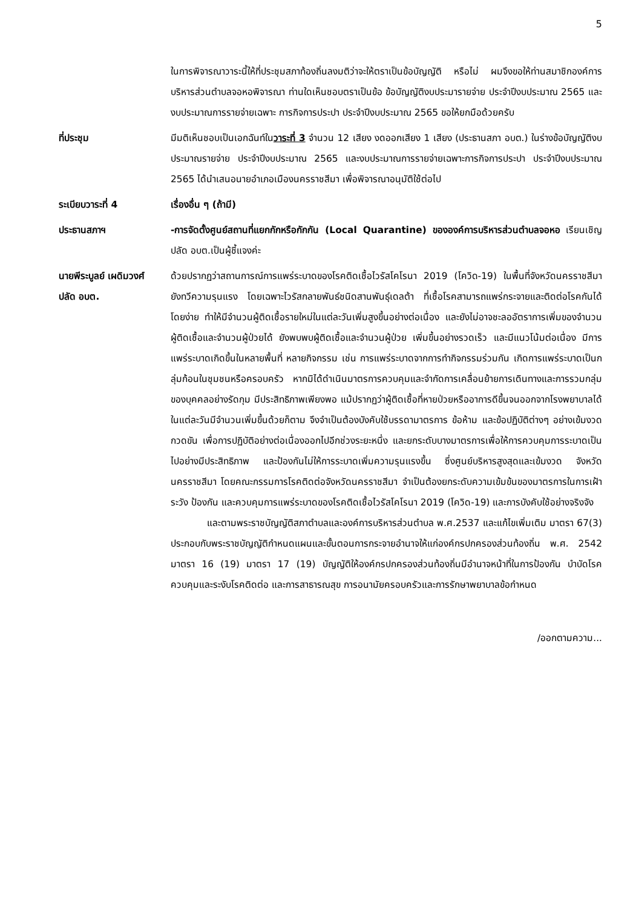5
ในการพิจารณาวาระนี้ให้ที่ประชุมสภาท้องถิ่นลงมติว่าจะให้ตราเป็นข้อบัญญัติ หรือไม่ ผมจึงขอให้ท่านสมาชิกองค์การบริหารส่วนตำบลจอหอพิจารณา ท่านใดเห็นชอบตราเป็นข้อ ข้อบัญญัติงบประมารายจ่าย ประจำปีงบประมาณ 2565 และงบประมาณการรายจ่ายเฉพาะ การกิจการประปา ประจำปีงบประมาณ 2565 ขอให้ยกมือด้วยครับ
ที่ประชุม มีมติเห็นชอบเป็นเอกฉันท์ในวาระที่ 3 จำนวน 12 เสียง งดออกเสียง 1 เสียง (ประธานสภา อบต.) ในร่างข้อบัญญัติงบประมาณรายจ่าย ประจำปีงบประมาณ 2565 และงบประมาณการรายจ่ายเฉพาะการกิจการประปา ประจำปีงบประมาณ 2565 ได้นำเสนอนายอำเภอเมืองนครราชสีมา เพื่อพิจารณาอนุมัติใช้ต่อไป
ระเบียบวาระที่ 4 เรื่องอื่น ๆ (ถ้ามี)
ประธานสภาฯ -การจัดตั้งศูนย์สถานที่แยกกักหรือกักกัน (Local Quarantine) ขององค์การบริหารส่วนตำบลจอหอ เรียนเชิญปลัด อบต.เป็นผู้ชี้แจงค่ะ
นายพีระบูลย์ เผดิมวงศ์
ปลัด อบต.
ด้วยปรากฏว่าสถานการณ์การแพร่ระบาดของโรคติดเชื้อไวรัสโคโรนา 2019 (โควิด-19) ในพื้นที่จังหวัดนครราชสีมา ยังทวีความรุนแรง โดยเฉพาะไวรัสกลายพันธ์ชนิดสานพันธุ์เดลต้า ที่เชื้อโรคสามารถแพร่กระจายและติดต่อโรคกันได้โดยง่าย ทำให้มีจำนวนผู้ติดเชื้อรายใหม่ในแต่ละวันเพิ่มสูงขึ้นอย่างต่อเนื่อง และยังไม่อาจชะลออัตราการเพิ่มของจำนวนผู้ติดเชื้อและจำนวนผู้ป่วยได้ ยังพบพบผู้ติดเชื้อและจำนวนผู้ป่วย เพิ่มขึ้นอย่างรวดเร็ว และมีแนวโน้มต่อเนื่อง มีการแพร่ระบาดเกิดขึ้นในหลายพื้นที่ หลายกิจกรรม เช่น การแพร่ระบาดจากการทำกิจกรรมร่วมกัน เกิดการแพร่ระบาดเป็นกลุ่มก้อนในชุมชนหรือครอบครัว หากมิได้ดำเนินมาตรการควบคุมและจำกัดการเคลื่อนย้ายการเดินทางและการรวมกลุ่มของบุคคลอย่างรัดกุม มีประสิทธิภาพเพียงพอ แม้ปรากฏว่าผู้ติดเชื้อที่หายป่วยหรืออาการดีขึ้นจนออกจากโรงพยาบาลได้ในแต่ละวันมีจำนวนเพิ่มขึ้นด้วยก็ตาม จึงจำเป็นต้องบังคับใช้บรรดามาตรการ ข้อห้าม และข้อปฏิบัติต่างๆ อย่างเข้มงวด กวดขัน เพื่อการปฏิบัติอย่างต่อเนื่องออกไปอีกช่วงระยะหนึ่ง และยกระดับบางมาตรการเพื่อให้การควบคุมการระบาดเป็นไปอย่างมีประสิทธิภาพ และป้องกันไม่ให้การระบาดเพิ่มความรุนแรงขึ้น ซึ่งศูนย์บริหารสูงสุดและเข้มงวด จังหวัดนครราชสีมา โดยคณะกรรมการโรคติดต่อจังหวัดนครราชสีมา จำเป็นต้องยกระดับความเข้มข้นของมาตรการในการเฝ้าระวัง ป้องกัน และควบคุมการแพร่ระบาดของโรคติดเชื้อไวรัสโคโรนา 2019 (โควิด-19) และการบังคับใช้อย่างจริงจัง
และตามพระราชบัญญัติสภาตำบลและองค์การบริหารส่วนตำบล พ.ศ.2537 และแก้ไขเพิ่มเติม มาตรา 67(3) ประกอบกับพระราชบัญญัติกำหนดแผนและขั้นตอนการกระจายอำนาจให้แก่องค์กรปกครองส่วนท้องถิ่น พ.ศ. 2542 มาตรา 16 (19) มาตรา 17 (19) บัญญัติให้องค์กรปกครองส่วนท้องถิ่นมีอำนาจหน้าที่ในการป้องกัน บำบัดโรค ควบคุมและระงับโรคติดต่อ และการสาธารณสุข การอนามัยครอบครัวและการรักษาพยาบาลข้อกำหนด
/ออกตามความ...